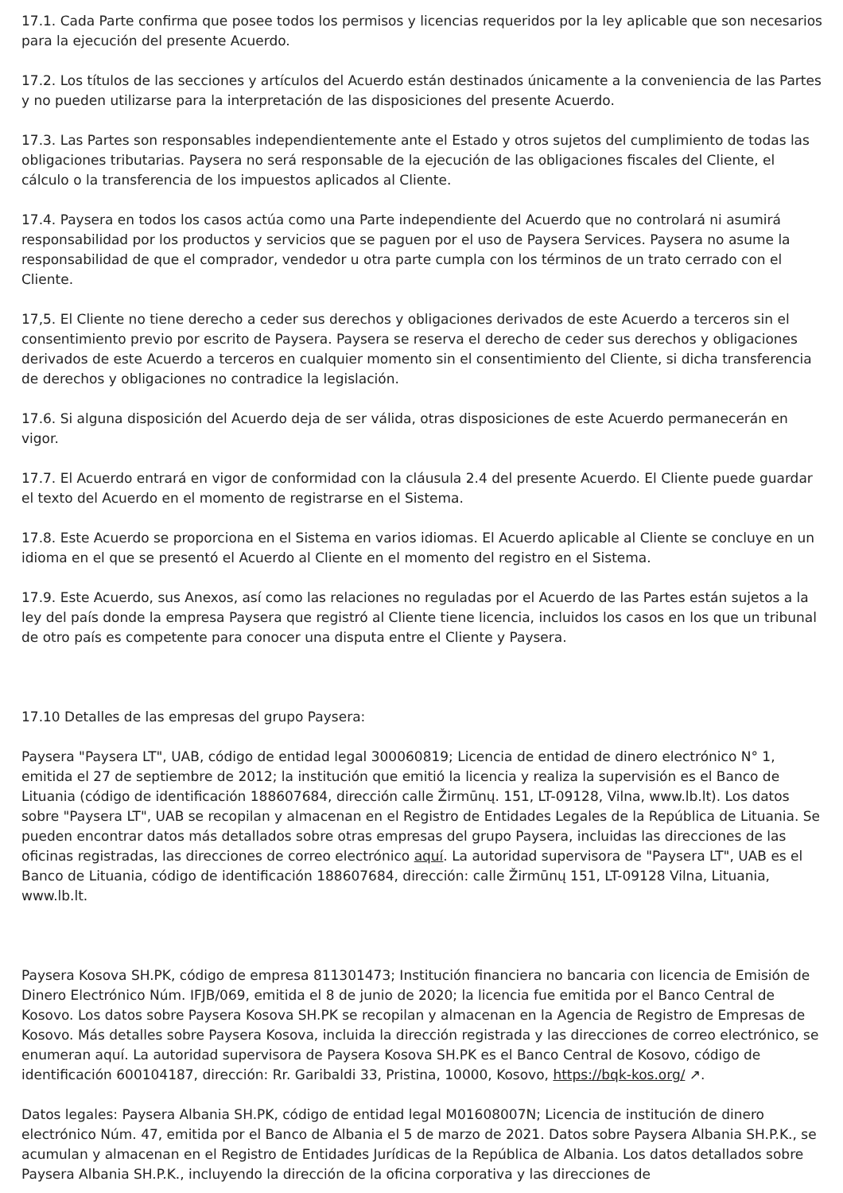17.1. Cada Parte confirma que posee todos los permisos y licencias requeridos por la ley aplicable que son necesarios para la ejecución del presente Acuerdo.
17.2. Los títulos de las secciones y artículos del Acuerdo están destinados únicamente a la conveniencia de las Partes y no pueden utilizarse para la interpretación de las disposiciones del presente Acuerdo.
17.3. Las Partes son responsables independientemente ante el Estado y otros sujetos del cumplimiento de todas las obligaciones tributarias. Paysera no será responsable de la ejecución de las obligaciones fiscales del Cliente, el cálculo o la transferencia de los impuestos aplicados al Cliente.
17.4. Paysera en todos los casos actúa como una Parte independiente del Acuerdo que no controlará ni asumirá responsabilidad por los productos y servicios que se paguen por el uso de Paysera Services. Paysera no asume la responsabilidad de que el comprador, vendedor u otra parte cumpla con los términos de un trato cerrado con el Cliente.
17,5. El Cliente no tiene derecho a ceder sus derechos y obligaciones derivados de este Acuerdo a terceros sin el consentimiento previo por escrito de Paysera. Paysera se reserva el derecho de ceder sus derechos y obligaciones derivados de este Acuerdo a terceros en cualquier momento sin el consentimiento del Cliente, si dicha transferencia de derechos y obligaciones no contradice la legislación.
17.6. Si alguna disposición del Acuerdo deja de ser válida, otras disposiciones de este Acuerdo permanecerán en vigor.
17.7. El Acuerdo entrará en vigor de conformidad con la cláusula 2.4 del presente Acuerdo. El Cliente puede guardar el texto del Acuerdo en el momento de registrarse en el Sistema.
17.8. Este Acuerdo se proporciona en el Sistema en varios idiomas. El Acuerdo aplicable al Cliente se concluye en un idioma en el que se presentó el Acuerdo al Cliente en el momento del registro en el Sistema.
17.9. Este Acuerdo, sus Anexos, así como las relaciones no reguladas por el Acuerdo de las Partes están sujetos a la ley del país donde la empresa Paysera que registró al Cliente tiene licencia, incluidos los casos en los que un tribunal de otro país es competente para conocer una disputa entre el Cliente y Paysera.
17.10 Detalles de las empresas del grupo Paysera:
Paysera "Paysera LT", UAB, código de entidad legal 300060819; Licencia de entidad de dinero electrónico N° 1, emitida el 27 de septiembre de 2012; la institución que emitió la licencia y realiza la supervisión es el Banco de Lituania (código de identificación 188607684, dirección calle Žirmūnų. 151, LT-09128, Vilna, www.lb.lt). Los datos sobre "Paysera LT", UAB se recopilan y almacenan en el Registro de Entidades Legales de la República de Lituania. Se pueden encontrar datos más detallados sobre otras empresas del grupo Paysera, incluidas las direcciones de las oficinas registradas, las direcciones de correo electrónico aquí. La autoridad supervisora de "Paysera LT", UAB es el Banco de Lituania, código de identificación 188607684, dirección: calle Žirmūnų 151, LT-09128 Vilna, Lituania, www.lb.lt.
Paysera Kosova SH.PK, código de empresa 811301473; Institución financiera no bancaria con licencia de Emisión de Dinero Electrónico Núm. IFJB/069, emitida el 8 de junio de 2020; la licencia fue emitida por el Banco Central de Kosovo. Los datos sobre Paysera Kosova SH.PK se recopilan y almacenan en la Agencia de Registro de Empresas de Kosovo. Más detalles sobre Paysera Kosova, incluida la dirección registrada y las direcciones de correo electrónico, se enumeran aquí. La autoridad supervisora de Paysera Kosova SH.PK es el Banco Central de Kosovo, código de identificación 600104187, dirección: Rr. Garibaldi 33, Pristina, 10000, Kosovo, https://bqk-kos.org/ ↗.
Datos legales: Paysera Albania SH.PK, código de entidad legal M01608007N; Licencia de institución de dinero electrónico Núm. 47, emitida por el Banco de Albania el 5 de marzo de 2021. Datos sobre Paysera Albania SH.P.K., se acumulan y almacenan en el Registro de Entidades Jurídicas de la República de Albania. Los datos detallados sobre Paysera Albania SH.P.K., incluyendo la dirección de la oficina corporativa y las direcciones de